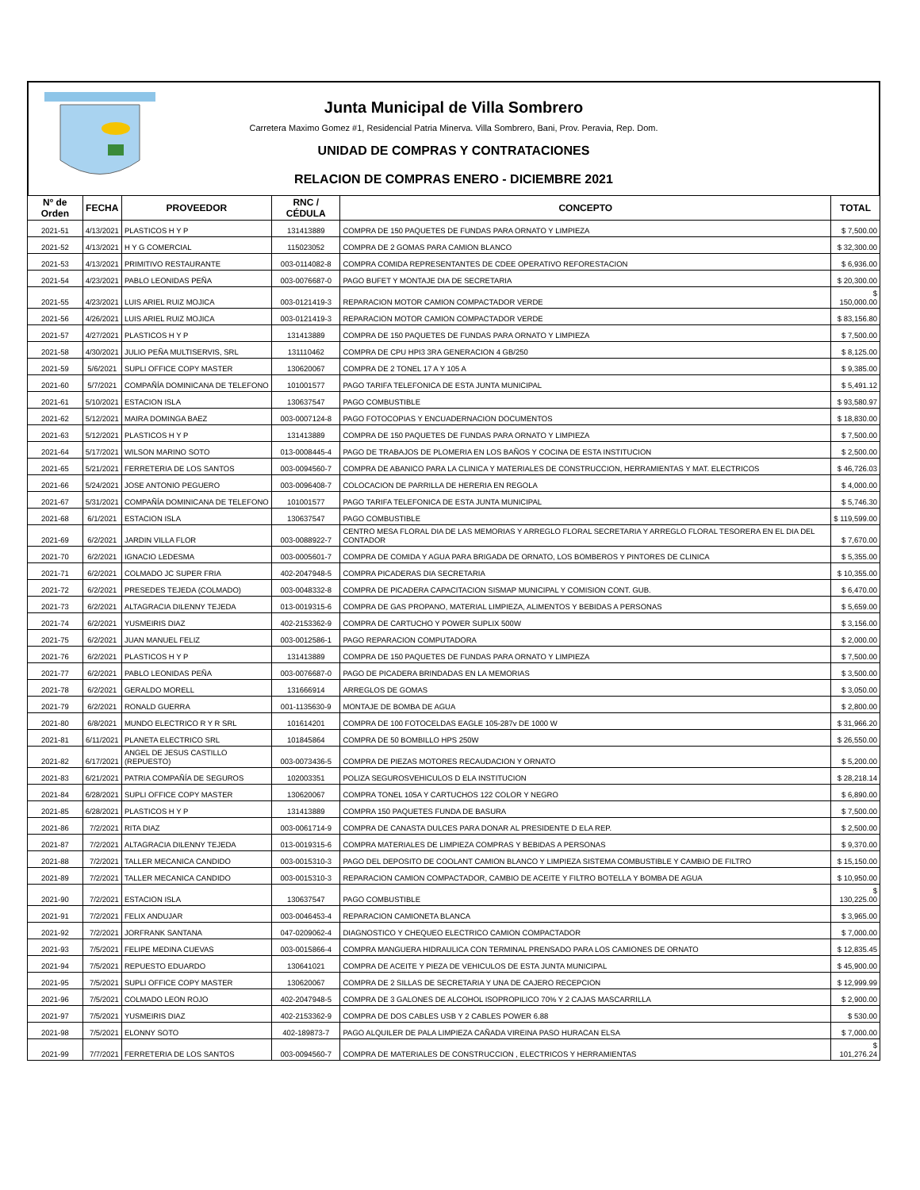Junta Municipal de Villa Sombrero
Carretera Maximo Gomez #1, Residencial Patria Minerva. Villa Sombrero, Bani, Prov. Peravia, Rep. Dom.
UNIDAD DE COMPRAS Y CONTRATACIONES
RELACION DE COMPRAS ENERO - DICIEMBRE 2021
| Nº de Orden | FECHA | PROVEEDOR | RNC / CÉDULA | CONCEPTO | TOTAL |
| --- | --- | --- | --- | --- | --- |
| 2021-51 | 4/13/2021 | PLASTICOS H Y P | 131413889 | COMPRA DE 150 PAQUETES DE FUNDAS PARA ORNATO Y LIMPIEZA | $ 7,500.00 |
| 2021-52 | 4/13/2021 | H Y G COMERCIAL | 115023052 | COMPRA DE 2 GOMAS PARA CAMION BLANCO | $ 32,300.00 |
| 2021-53 | 4/13/2021 | PRIMITIVO RESTAURANTE | 003-0114082-8 | COMPRA COMIDA REPRESENTANTES DE CDEE OPERATIVO REFORESTACION | $ 6,936.00 |
| 2021-54 | 4/23/2021 | PABLO LEONIDAS PEÑA | 003-0076687-0 | PAGO BUFET Y MONTAJE DIA DE SECRETARIA | $ 20,300.00 |
| 2021-55 | 4/23/2021 | LUIS ARIEL RUIZ MOJICA | 003-0121419-3 | REPARACION MOTOR CAMION COMPACTADOR VERDE | $ 150,000.00 |
| 2021-56 | 4/26/2021 | LUIS ARIEL RUIZ MOJICA | 003-0121419-3 | REPARACION MOTOR CAMION COMPACTADOR VERDE | $ 83,156.80 |
| 2021-57 | 4/27/2021 | PLASTICOS H Y P | 131413889 | COMPRA DE 150 PAQUETES DE FUNDAS PARA ORNATO Y LIMPIEZA | $ 7,500.00 |
| 2021-58 | 4/30/2021 | JULIO PEÑA MULTISERVIS, SRL | 131110462 | COMPRA DE CPU HPI3 3RA GENERACION 4 GB/250 | $ 8,125.00 |
| 2021-59 | 5/6/2021 | SUPLI OFFICE COPY MASTER | 130620067 | COMPRA DE 2 TONEL 17 A Y 105 A | $ 9,385.00 |
| 2021-60 | 5/7/2021 | COMPAÑÍA DOMINICANA DE TELEFONO | 101001577 | PAGO TARIFA TELEFONICA DE ESTA JUNTA MUNICIPAL | $ 5,491.12 |
| 2021-61 | 5/10/2021 | ESTACION ISLA | 130637547 | PAGO COMBUSTIBLE | $ 93,580.97 |
| 2021-62 | 5/12/2021 | MAIRA DOMINGA BAEZ | 003-0007124-8 | PAGO FOTOCOPIAS Y ENCUADERNACION DOCUMENTOS | $ 18,830.00 |
| 2021-63 | 5/12/2021 | PLASTICOS H Y P | 131413889 | COMPRA DE 150 PAQUETES DE FUNDAS PARA ORNATO Y LIMPIEZA | $ 7,500.00 |
| 2021-64 | 5/17/2021 | WILSON MARINO SOTO | 013-0008445-4 | PAGO DE TRABAJOS DE PLOMERIA EN LOS BAÑOS Y COCINA DE ESTA INSTITUCION | $ 2,500.00 |
| 2021-65 | 5/21/2021 | FERRETERIA DE LOS SANTOS | 003-0094560-7 | COMPRA DE ABANICO PARA LA CLINICA Y MATERIALES DE CONSTRUCCION, HERRAMIENTAS Y MAT. ELECTRICOS | $ 46,726.03 |
| 2021-66 | 5/24/2021 | JOSE ANTONIO PEGUERO | 003-0096408-7 | COLOCACION DE PARRILLA DE HERERIA EN REGOLA | $ 4,000.00 |
| 2021-67 | 5/31/2021 | COMPAÑÍA DOMINICANA DE TELEFONO | 101001577 | PAGO TARIFA TELEFONICA DE ESTA JUNTA MUNICIPAL | $ 5,746.30 |
| 2021-68 | 6/1/2021 | ESTACION ISLA | 130637547 | PAGO COMBUSTIBLE | $ 119,599.00 |
| 2021-69 | 6/2/2021 | JARDIN VILLA FLOR | 003-0088922-7 | CENTRO MESA FLORAL DIA DE LAS MEMORIAS Y ARREGLO FLORAL SECRETARIA Y ARREGLO FLORAL TESORERA EN EL DIA DEL CONTADOR | $ 7,670.00 |
| 2021-70 | 6/2/2021 | IGNACIO LEDESMA | 003-0005601-7 | COMPRA DE COMIDA Y AGUA PARA BRIGADA DE ORNATO, LOS BOMBEROS Y PINTORES DE CLINICA | $ 5,355.00 |
| 2021-71 | 6/2/2021 | COLMADO JC SUPER FRIA | 402-2047948-5 | COMPRA PICADERAS DIA SECRETARIA | $ 10,355.00 |
| 2021-72 | 6/2/2021 | PRESEDES TEJEDA (COLMADO) | 003-0048332-8 | COMPRA DE PICADERA CAPACITACION SISMAP MUNICIPAL Y COMISION CONT. GUB. | $ 6,470.00 |
| 2021-73 | 6/2/2021 | ALTAGRACIA DILENNY TEJEDA | 013-0019315-6 | COMPRA DE GAS PROPANO, MATERIAL LIMPIEZA, ALIMENTOS Y BEBIDAS A PERSONAS | $ 5,659.00 |
| 2021-74 | 6/2/2021 | YUSMEIRIS DIAZ | 402-2153362-9 | COMPRA DE CARTUCHO Y POWER SUPLIX 500W | $ 3,156.00 |
| 2021-75 | 6/2/2021 | JUAN MANUEL FELIZ | 003-0012586-1 | PAGO REPARACION COMPUTADORA | $ 2,000.00 |
| 2021-76 | 6/2/2021 | PLASTICOS H Y P | 131413889 | COMPRA DE 150 PAQUETES DE FUNDAS PARA ORNATO Y LIMPIEZA | $ 7,500.00 |
| 2021-77 | 6/2/2021 | PABLO LEONIDAS PEÑA | 003-0076687-0 | PAGO DE PICADERA BRINDADAS EN LA MEMORIAS | $ 3,500.00 |
| 2021-78 | 6/2/2021 | GERALDO MORELL | 131666914 | ARREGLOS DE GOMAS | $ 3,050.00 |
| 2021-79 | 6/2/2021 | RONALD GUERRA | 001-1135630-9 | MONTAJE DE BOMBA DE AGUA | $ 2,800.00 |
| 2021-80 | 6/8/2021 | MUNDO ELECTRICO R Y R SRL | 101614201 | COMPRA DE 100 FOTOCELDAS EAGLE 105-287v DE 1000 W | $ 31,966.20 |
| 2021-81 | 6/11/2021 | PLANETA ELECTRICO SRL | 101845864 | COMPRA DE 50 BOMBILLO HPS 250W | $ 26,550.00 |
| 2021-82 | 6/17/2021 | ANGEL DE JESUS CASTILLO (REPUESTO) | 003-0073436-5 | COMPRA DE PIEZAS MOTORES RECAUDACION Y ORNATO | $ 5,200.00 |
| 2021-83 | 6/21/2021 | PATRIA COMPAÑÍA DE SEGUROS | 102003351 | POLIZA SEGUROSVEHICULOS D ELA INSTITUCION | $ 28,218.14 |
| 2021-84 | 6/28/2021 | SUPLI OFFICE COPY MASTER | 130620067 | COMPRA TONEL 105A Y CARTUCHOS 122 COLOR Y NEGRO | $ 6,890.00 |
| 2021-85 | 6/28/2021 | PLASTICOS H Y P | 131413889 | COMPRA 150 PAQUETES FUNDA DE BASURA | $ 7,500.00 |
| 2021-86 | 7/2/2021 | RITA DIAZ | 003-0061714-9 | COMPRA DE CANASTA DULCES PARA DONAR AL PRESIDENTE D ELA REP. | $ 2,500.00 |
| 2021-87 | 7/2/2021 | ALTAGRACIA DILENNY TEJEDA | 013-0019315-6 | COMPRA MATERIALES DE LIMPIEZA COMPRAS Y BEBIDAS A PERSONAS | $ 9,370.00 |
| 2021-88 | 7/2/2021 | TALLER MECANICA CANDIDO | 003-0015310-3 | PAGO DEL DEPOSITO DE COOLANT CAMION BLANCO Y LIMPIEZA SISTEMA COMBUSTIBLE Y CAMBIO DE FILTRO | $ 15,150.00 |
| 2021-89 | 7/2/2021 | TALLER MECANICA CANDIDO | 003-0015310-3 | REPARACION CAMION COMPACTADOR, CAMBIO DE ACEITE Y FILTRO BOTELLA Y BOMBA DE AGUA | $ 10,950.00 |
| 2021-90 | 7/2/2021 | ESTACION ISLA | 130637547 | PAGO COMBUSTIBLE | $ 130,225.00 |
| 2021-91 | 7/2/2021 | FELIX ANDUJAR | 003-0046453-4 | REPARACION CAMIONETA BLANCA | $ 3,965.00 |
| 2021-92 | 7/2/2021 | JORFRANK SANTANA | 047-0209062-4 | DIAGNOSTICO Y CHEQUEO ELECTRICO CAMION COMPACTADOR | $ 7,000.00 |
| 2021-93 | 7/5/2021 | FELIPE MEDINA CUEVAS | 003-0015866-4 | COMPRA MANGUERA HIDRAULICA CON TERMINAL PRENSADO PARA LOS CAMIONES DE ORNATO | $ 12,835.45 |
| 2021-94 | 7/5/2021 | REPUESTO EDUARDO | 130641021 | COMPRA DE ACEITE Y PIEZA DE VEHICULOS DE ESTA JUNTA MUNICIPAL | $ 45,900.00 |
| 2021-95 | 7/5/2021 | SUPLI OFFICE COPY MASTER | 130620067 | COMPRA DE 2 SILLAS DE SECRETARIA Y UNA DE CAJERO RECEPCION | $ 12,999.99 |
| 2021-96 | 7/5/2021 | COLMADO LEON ROJO | 402-2047948-5 | COMPRA DE 3 GALONES DE ALCOHOL ISOPROPILICO 70% Y 2 CAJAS MASCARRILLA | $ 2,900.00 |
| 2021-97 | 7/5/2021 | YUSMEIRIS DIAZ | 402-2153362-9 | COMPRA DE DOS CABLES USB Y 2 CABLES POWER 6.88 | $ 530.00 |
| 2021-98 | 7/5/2021 | ELONNY SOTO | 402-189873-7 | PAGO ALQUILER DE PALA LIMPIEZA CAÑADA VIREINA PASO HURACAN ELSA | $ 7,000.00 |
| 2021-99 | 7/7/2021 | FERRETERIA DE LOS SANTOS | 003-0094560-7 | COMPRA DE MATERIALES DE CONSTRUCCION , ELECTRICOS Y HERRAMIENTAS | $ 101,276.24 |